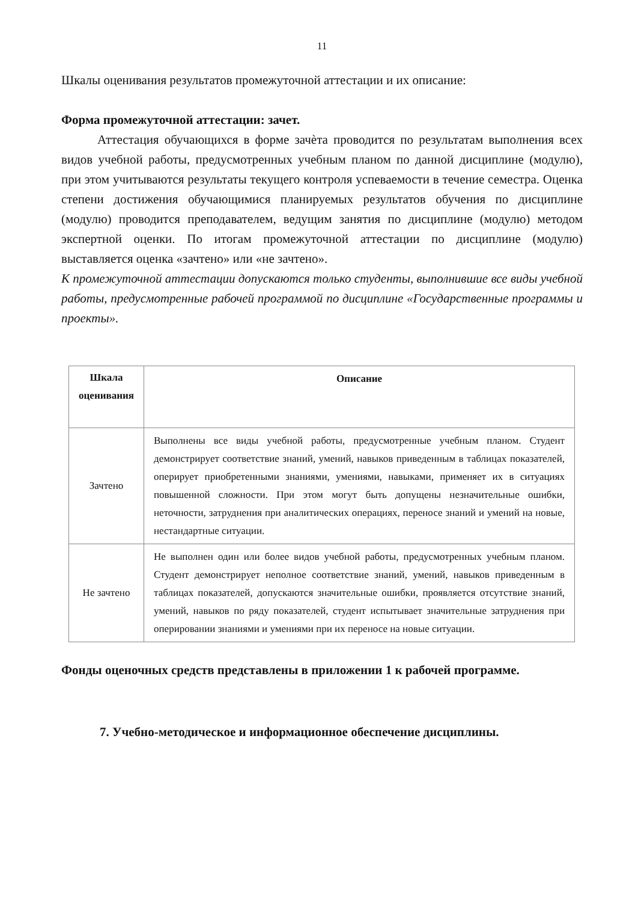11
Шкалы оценивания результатов промежуточной аттестации и их описание:
Форма промежуточной аттестации: зачет.
Аттестация обучающихся в форме зачѐта проводится по результатам выполнения всех видов учебной работы, предусмотренных учебным планом по данной дисциплине (модулю), при этом учитываются результаты текущего контроля успеваемости в течение семестра. Оценка степени достижения обучающимися планируемых результатов обучения по дисциплине (модулю) проводится преподавателем, ведущим занятия по дисциплине (модулю) методом экспертной оценки. По итогам промежуточной аттестации по дисциплине (модулю) выставляется оценка «зачтено» или «не зачтено».
К промежуточной аттестации допускаются только студенты, выполнившие все виды учебной работы, предусмотренные рабочей программой по дисциплине «Государственные программы и проекты».
| Шкала оценивания | Описание |
| --- | --- |
| Зачтено | Выполнены все виды учебной работы, предусмотренные учебным планом. Студент демонстрирует соответствие знаний, умений, навыков приведенным в таблицах показателей, оперирует приобретенными знаниями, умениями, навыками, применяет их в ситуациях повышенной сложности. При этом могут быть допущены незначительные ошибки, неточности, затруднения при аналитических операциях, переносе знаний и умений на новые, нестандартные ситуации. |
| Не зачтено | Не выполнен один или более видов учебной работы, предусмотренных учебным планом. Студент демонстрирует неполное соответствие знаний, умений, навыков приведенным в таблицах показателей, допускаются значительные ошибки, проявляется отсутствие знаний, умений, навыков по ряду показателей, студент испытывает значительные затруднения при оперировании знаниями и умениями при их переносе на новые ситуации. |
Фонды оценочных средств представлены в приложении 1 к рабочей программе.
7. Учебно-методическое и информационное обеспечение дисциплины.